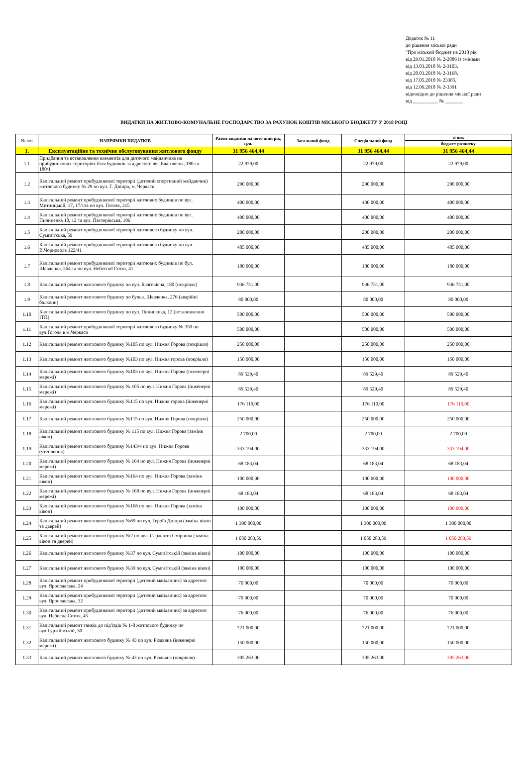Додаток № 11
до рішення міської ради
"Про міський бюджет на 2018 рік"
від 29.01.2018 № 2-2886 із змінами
від 13.03.2018 № 2-3103,
від 20.03.2018 № 2-3168,
від 17.05.2018 № 23385,
від 12.06.2018 № 2-3391
відповідно до рішення міської ради
від __________ № _______
ВИДАТКИ НА ЖИТЛОВО-КОМУНАЛЬНЕ ГОСПОДАРСТВО ЗА РАХУНОК КОШТІВ МІСЬКОГО БЮДЖЕТУ У 2018 РОЦІ
| № п/п | НАПРЯМКИ ВИДАТКІВ | Разом видатків на поточний рік, грн. | Загальний фонд | Спеціальний фонд | із них |
| --- | --- | --- | --- | --- | --- |
| | | | | | бюджет розвитку |
| 1. | Експлуатаційне та технічне обслуговування житлового фонду | 31 956 464,44 | | 31 956 464,44 | 31 956 464,44 |
| 1.1 | Придбання та встановлення елементів для дитячого майданчика на прибудинкових територіях біля будинків за адресою: вул.Благовісна, 180 та 180/1 | 22 979,00 | | 22 979,00 | 22 979,00 |
| 1.2 | Капітальний ремонт прибудинкової території (дитячий спортивний майданчик) житлового будинку № 29 по вул. Г. Дніпра, м. Черкаси | 290 000,00 | | 290 000,00 | 290 000,00 |
| 1.3 | Капітальний ремонт прибудинкової території житлових будинків по вул. Митницькій, 17, 17/1та по вул. Гоголя, 315 | 400 000,00 | | 400 000,00 | 400 000,00 |
| 1.4 | Капітальний ремонт прибудинкової території житлових будинків по вул. Пилипенка 10, 12 та вул. Пастерівська, 106 | 400 000,00 | | 400 000,00 | 400 000,00 |
| 1.5 | Капітальний ремонт прибудинкової території житлового будинку по вул. Сумгаїтська, 59 | 200 000,00 | | 200 000,00 | 200 000,00 |
| 1.6 | Капітальний ремонт прибудинкової території житлового будинку по вул. В.Чорновола 122/41 | 485 000,00 | | 485 000,00 | 485 000,00 |
| 1.7 | Капітальний ремонт прибудинкової території житлових будинків по бул. Шевченка, 264 та по вул. Небесної Сотні, 41 | 180 000,00 | | 180 000,00 | 180 000,00 |
| 1.8 | Капітальний ремонт житлового будинку по вул. Благовісна, 180 (покрівля) | 936 751,00 | | 936 751,00 | 936 751,00 |
| 1.9 | Капітальний ремонт житлового будинку по бульв. Шевченка, 276 (аварійні балкони) | 80 000,00 | | 80 000,00 | 80 000,00 |
| 1.10 | Капітальний ремонт житлового будинку по вул. Пилипенка, 12 (встановлення ІТП) | 500 000,00 | | 500 000,00 | 500 000,00 |
| 1.11 | Капітальний ремонт прибудинкової території житлового будинку № 350 по вул.Гоголя в м.Черкаси | 500 000,00 | | 500 000,00 | 500 000,00 |
| 1.12 | Капітальний ремонт житлового будинку №105 по вул. Нижня Горова (покрівля) | 250 000,00 | | 250 000,00 | 250 000,00 |
| 1.13 | Капітальний ремонт житлового будинку №103 по вул. Нижня горова (покрівля) | 150 000,00 | | 150 000,00 | 150 000,00 |
| 1.14 | Капітальний ремонт житлового будинку №103 по вул. Нижня Горова (інженерні мережі) | 89 529,40 | | 89 529,40 | 89 529,40 |
| 1.15 | Капітальний ремонт житлового будинку № 105 по вул. Нижня Горова (інженерні мережі) | 89 529,40 | | 89 529,40 | 89 529,40 |
| 1.16 | Капітальний ремонт житлового будинку №115 по вул. Нижня горова (інженерні мережі) | 176 110,00 | | 176 110,00 | 176 110,00 |
| 1.17 | Капітальний ремонт житлового будинку №115 по вул. Нижня Горова (покрівля) | 250 000,00 | | 250 000,00 | 250 000,00 |
| 1.18 | Капітальний ремонт житлового будинку № 115 по вул. Нижня Горова (заміна вікон) | 2 700,00 | | 2 700,00 | 2 700,00 |
| 1.19 | Капітальний ремонт житлового будинку №143/4 по вул. Нижня Горова (утеплення) | 333 194,00 | | 333 194,00 | 333 194,00 |
| 1.20 | Капітальний ремонт житлового будинку № 164 по вул. Нижня Горова (інженерні мережі) | 68 183,04 | | 68 183,04 | 68 183,04 |
| 1.21 | Капітальний ремонт житлового будинку №164 по вул. Нижня Горова (заміна вікон) | 100 000,00 | | 100 000,00 | 100 000,00 |
| 1.22 | Капітальний ремонт житлового будинку № 168 по вул. Нижня Горова (інженерні мережі) | 68 183,04 | | 68 183,04 | 68 183,04 |
| 1.23 | Капітальний ремонт житлового будинку №168 по вул. Нижня Горова (заміна вікон) | 100 000,00 | | 100 000,00 | 100 000,00 |
| 1.24 | Капітальний ремонт житлового будинку №69 по вул. Героїв Дніпра (заміна вікон та дверей) | 1 300 000,00 | | 1 300 000,00 | 1 300 000,00 |
| 1.25 | Капітальний ремонт житлового будинку №2 по вул. Сержанта Смірнова (заміна вікон та дверей) | 1 050 283,59 | | 1 050 283,59 | 1 050 283,59 |
| 1.26 | Капітальний ремонт житлового будинку №37 по вул. Сумгаїтській (заміна вікон) | 100 000,00 | | 100 000,00 | 100 000,00 |
| 1.27 | Капітальний ремонт житлового будинку №39 по вул. Сумгаїтській (заміна вікон) | 100 000,00 | | 100 000,00 | 100 000,00 |
| 1.28 | Капітальний ремонт прибудинкової території (дитячий майданчик) за адресою: вул. Ярославська, 24 | 70 000,00 | | 70 000,00 | 70 000,00 |
| 1.29 | Капітальний ремонт прибудинкової території (дитячий майданчик) за адресою: вул. Ярославська, 32 | 70 000,00 | | 70 000,00 | 70 000,00 |
| 1.30 | Капітальний ремонт прибудинкової території (дитячий майданчик) за адресою: вул. Небесна Сотня, 45 | 76 000,00 | | 76 000,00 | 76 000,00 |
| 1.31 | Капітальний ремонт ганків до під'їздів № 1-8 житлового будинку по вул.Гуржіївській, 30 | 721 000,00 | | 721 000,00 | 721 000,00 |
| 1.32 | Капітальний ремонт житлового будинку № 43 по вул. Різдвяна (інженерні мережі) | 150 000,00 | | 150 000,00 | 150 000,00 |
| 1.33 | Капітальний ремонт житлового будинку № 43 по вул. Різдвяна (покрівля) | 305 263,00 | | 305 263,00 | 305 263,00 |